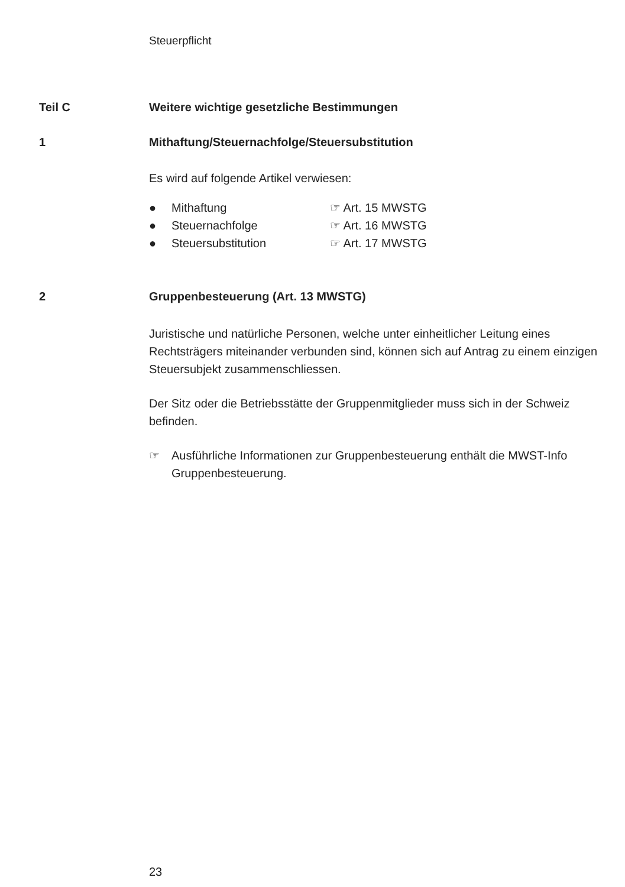Steuerpflicht
Teil C Weitere wichtige gesetzliche Bestimmungen
1 Mithaftung/Steuernachfolge/Steuersubstitution
Es wird auf folgende Artikel verwiesen:
● Mithaftung ☞ Art. 15 MWSTG
● Steuernachfolge ☞ Art. 16 MWSTG
● Steuersubstitution ☞ Art. 17 MWSTG
2 Gruppenbesteuerung (Art. 13 MWSTG)
Juristische und natürliche Personen, welche unter einheitlicher Leitung eines Rechtsträgers miteinander verbunden sind, können sich auf Antrag zu einem einzigen Steuersubjekt zusammenschliessen.
Der Sitz oder die Betriebsstätte der Gruppenmitglieder muss sich in der Schweiz befinden.
☞ Ausführliche Informationen zur Gruppenbesteuerung enthält die MWST-Info Gruppenbesteuerung.
23